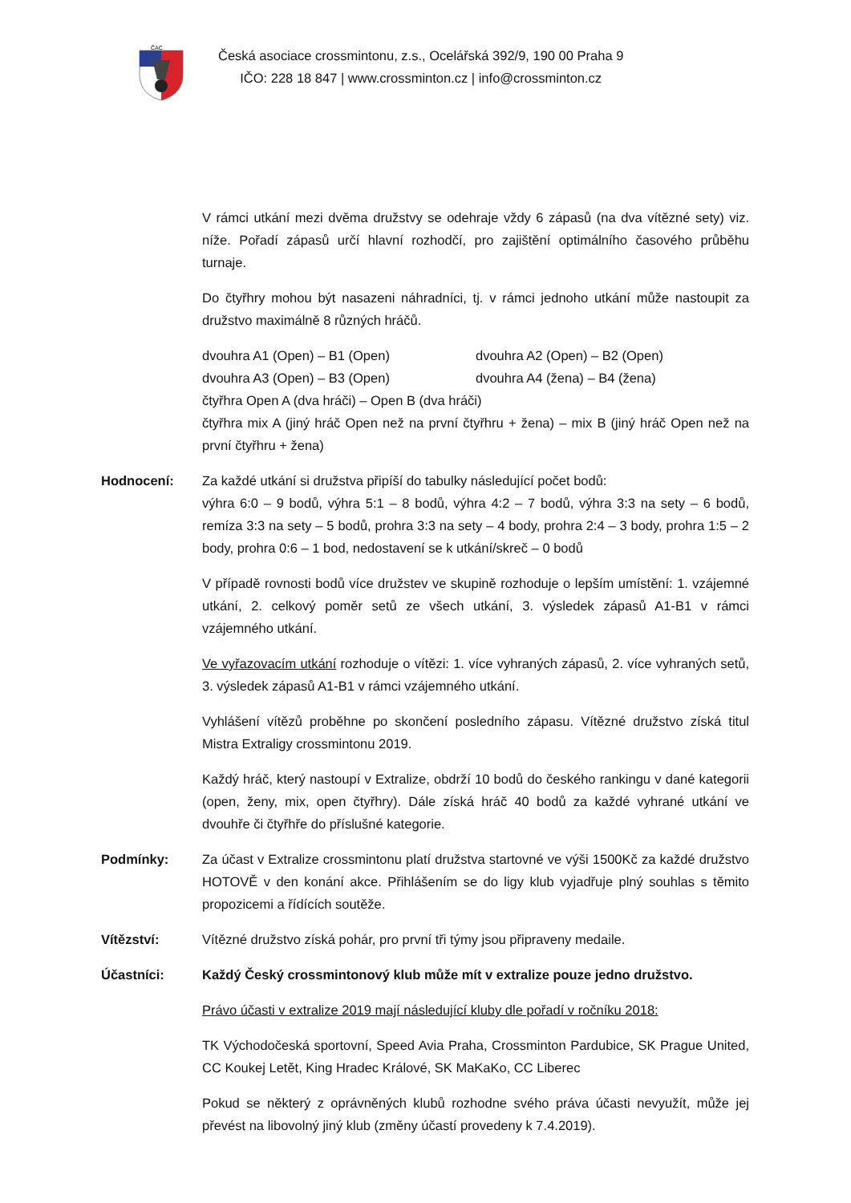ČAC
Česká asociace crossmintonu, z.s., Ocelářská 392/9, 190 00 Praha 9
IČO: 228 18 847 | www.crossminton.cz | info@crossminton.cz
V rámci utkání mezi dvěma družstvy se odehraje vždy 6 zápasů (na dva vítězné sety) viz. níže. Pořadí zápasů určí hlavní rozhodčí, pro zajištění optimálního časového průběhu turnaje.
Do čtyřhry mohou být nasazeni náhradníci, tj. v rámci jednoho utkání může nastoupit za družstvo maximálně 8 různých hráčů.
dvouhra A1 (Open) – B1 (Open) dvouhra A2 (Open) – B2 (Open)
dvouhra A3 (Open) – B3 (Open) dvouhra A4 (žena) – B4 (žena)
čtyřhra Open A (dva hráči) – Open B (dva hráči)
čtyřhra mix A (jiný hráč Open než na první čtyřhru + žena) – mix B (jiný hráč Open než na první čtyřhru + žena)
Hodnocení: Za každé utkání si družstva připíší do tabulky následující počet bodů:
výhra 6:0 – 9 bodů, výhra 5:1 – 8 bodů, výhra 4:2 – 7 bodů, výhra 3:3 na sety – 6 bodů, remíza 3:3 na sety – 5 bodů, prohra 3:3 na sety – 4 body, prohra 2:4 – 3 body, prohra 1:5 – 2 body, prohra 0:6 – 1 bod, nedostavení se k utkání/skreč – 0 bodů
V případě rovnosti bodů více družstev ve skupině rozhoduje o lepším umístění: 1. vzájemné utkání, 2. celkový poměr setů ze všech utkání, 3. výsledek zápasů A1-B1 v rámci vzájemného utkání.
Ve vyřazovacím utkání rozhoduje o vítězi: 1. více vyhraných zápasů, 2. více vyhraných setů, 3. výsledek zápasů A1-B1 v rámci vzájemného utkání.
Vyhlášení vítězů proběhne po skončení posledního zápasu. Vítězné družstvo získá titul Mistra Extraligy crossmintonu 2019.
Každý hráč, který nastoupí v Extralize, obdrží 10 bodů do českého rankingu v dané kategorii (open, ženy, mix, open čtyřhry). Dále získá hráč 40 bodů za každé vyhrané utkání ve dvouhře či čtyřhře do příslušné kategorie.
Podmínky: Za účast v Extralize crossmintonu platí družstva startovné ve výši 1500Kč za každé družstvo HOTOVĚ v den konání akce. Přihlášením se do ligy klub vyjadřuje plný souhlas s těmito propozicemi a řídících soutěže.
Vítězství: Vítězné družstvo získá pohár, pro první tři týmy jsou připraveny medaile.
Účastníci: Každý Český crossmintonový klub může mít v extralize pouze jedno družstvo.
Právo účasti v extralize 2019 mají následující kluby dle pořadí v ročníku 2018:
TK Východočeská sportovní, Speed Avia Praha, Crossminton Pardubice, SK Prague United, CC Koukej Letět, King Hradec Králové, SK MaKaKo, CC Liberec
Pokud se některý z oprávněných klubů rozhodne svého práva účasti nevyužít, může jej převést na libovolný jiný klub (změny účastí provedeny k 7.4.2019).